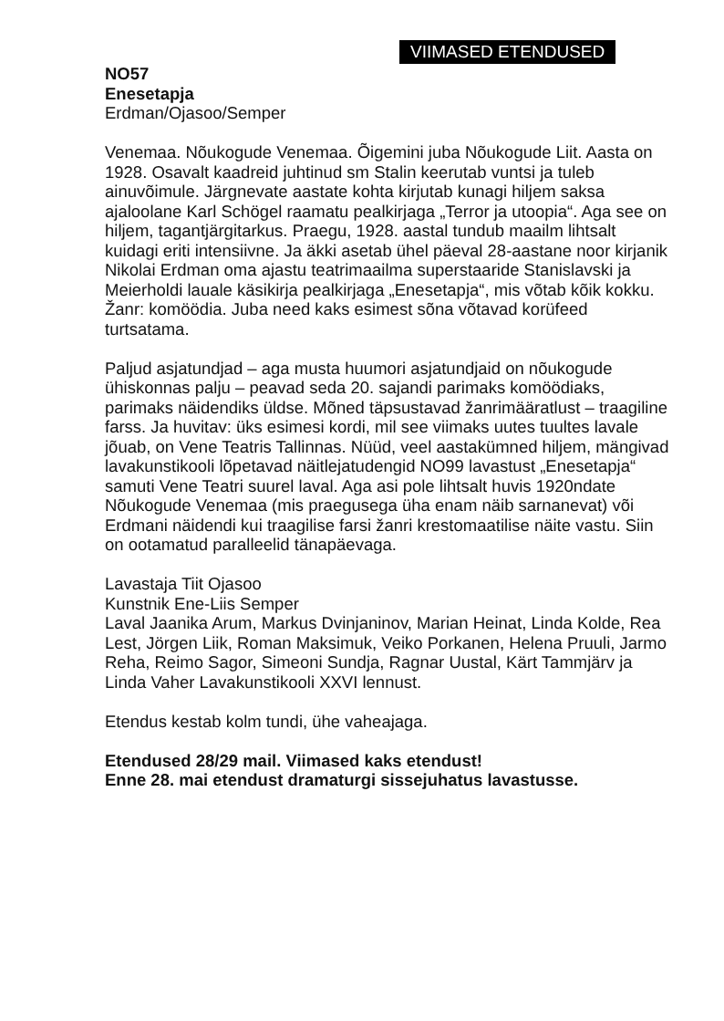VIIMASED ETENDUSED
NO57
Enesetapja
Erdman/Ojasoo/Semper
Venemaa. Nõukogude Venemaa. Õigemini juba Nõukogude Liit. Aasta on 1928. Osavalt kaadreid juhtinud sm Stalin keerutab vuntsi ja tuleb ainuvõimule. Järgnevate aastate kohta kirjutab kunagi hiljem saksa ajaloolane Karl Schögel raamatu pealkirjaga „Terror ja utoopia“. Aga see on hiljem, tagantjärgitarkus. Praegu, 1928. aastal tundub maailm lihtsalt kuidagi eriti intensiivne. Ja äkki asetab ühel päeval 28-aastane noor kirjanik Nikolai Erdman oma ajastu teatrimaailma superstaaride Stanislavski ja Meierholdi lauale käsikirja pealkirjaga „Enesetapja“, mis võtab kõik kokku. Žanr: komöödia. Juba need kaks esimest sõna võtavad korüfeed turtsatama.
Paljud asjatundjad – aga musta huumori asjatundjaid on nõukogude ühiskonnas palju – peavad seda 20. sajandi parimaks komöödiaks, parimaks näidendiks üldse. Mõned täpsustavad žanrimääratlust – traagiline farss. Ja huvitav: üks esimesi kordi, mil see viimaks uutes tuultes lavale jõuab, on Vene Teatris Tallinnas. Nüüd, veel aastakümned hiljem, mängivad lavakunstikooli lõpetavad näitlejatudengid NO99 lavastust „Enesetapja“ samuti Vene Teatri suurel laval. Aga asi pole lihtsalt huvis 1920ndate Nõukogude Venemaa (mis praegusega üha enam näib sarnanevat) või Erdmani näidendi kui traagilise farsi žanri krestomaatilise näite vastu. Siin on ootamatud paralleelid tänapäevaga.
Lavastaja Tiit Ojasoo
Kunstnik Ene-Liis Semper
Laval Jaanika Arum, Markus Dvinjaninov, Marian Heinat, Linda Kolde, Rea Lest, Jörgen Liik, Roman Maksimuk, Veiko Porkanen, Helena Pruuli, Jarmo Reha, Reimo Sagor, Simeoni Sundja, Ragnar Uustal, Kärt Tammjärv ja Linda Vaher Lavakunstikooli XXVI lennust.
Etendus kestab kolm tundi, ühe vaheajaga.
Etendused 28/29 mail. Viimased kaks etendust!
Enne 28. mai etendust dramaturgi sissejuhatus lavastusse.